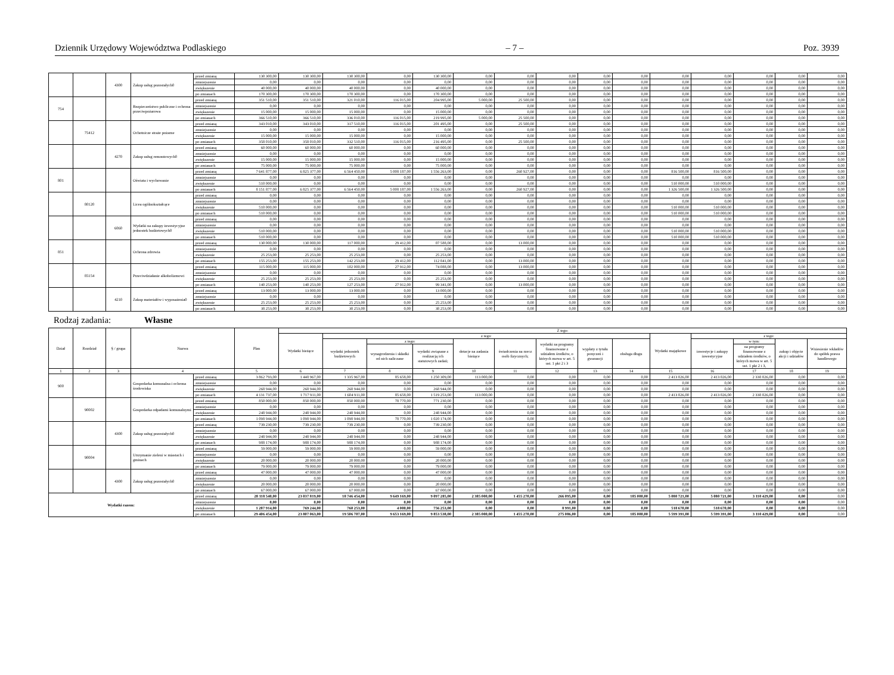Dziennik Urzędowy Województwa Podlaskiego – 7 – Poz. 3939
| | | 4300 | Zakup usług pozostałych0 | przed zmianą | 130 300,00 | 130 300,00 | 130 300,00 | 0,00 | 130 300,00 | 0,00 | 0,00 | 0,00 | 0,00 | 0,00 | 0,00 | 0,00 | 0,00 | 0,00 | 0,00 |
| | | | | zmniejszenie | 0,00 | 0,00 | 0,00 | 0,00 | 0,00 | 0,00 | 0,00 | 0,00 | 0,00 | 0,00 | 0,00 | 0,00 | 0,00 | 0,00 | 0,00 |
| | | | | zwiększenie | 40 000,00 | 40 000,00 | 40 000,00 | 0,00 | 40 000,00 | 0,00 | 0,00 | 0,00 | 0,00 | 0,00 | 0,00 | 0,00 | 0,00 | 0,00 | 0,00 |
| | | | | po zmianach | 170 300,00 | 170 300,00 | 170 300,00 | 0,00 | 170 300,00 | 0,00 | 0,00 | 0,00 | 0,00 | 0,00 | 0,00 | 0,00 | 0,00 | 0,00 | 0,00 |
| 754 | | | Bezpieczeństwo publiczne i ochrona przeciwpożarowa | przed zmianą | 351 510,00 | 351 510,00 | 321 010,00 | 116 015,00 | 204 995,00 | 5 000,00 | 25 500,00 | 0,00 | 0,00 | 0,00 | 0,00 | 0,00 | 0,00 | 0,00 | 0,00 |
| | | | | zmniejszenie | 0,00 | 0,00 | 0,00 | 0,00 | 0,00 | 0,00 | 0,00 | 0,00 | 0,00 | 0,00 | 0,00 | 0,00 | 0,00 | 0,00 | 0,00 |
| | | | | zwiększenie | 15 000,00 | 15 000,00 | 15 000,00 | 0,00 | 15 000,00 | 0,00 | 0,00 | 0,00 | 0,00 | 0,00 | 0,00 | 0,00 | 0,00 | 0,00 | 0,00 |
| | | | | po zmianach | 366 510,00 | 366 510,00 | 336 010,00 | 116 015,00 | 219 995,00 | 5 000,00 | 25 500,00 | 0,00 | 0,00 | 0,00 | 0,00 | 0,00 | 0,00 | 0,00 | 0,00 |
| | 75412 | | Ochotnicze straże pożarne | przed zmianą | 343 010,00 | 343 010,00 | 317 510,00 | 116 015,00 | 201 495,00 | 0,00 | 25 500,00 | 0,00 | 0,00 | 0,00 | 0,00 | 0,00 | 0,00 | 0,00 | 0,00 |
| | | | | zmniejszenie | 0,00 | 0,00 | 0,00 | 0,00 | 0,00 | 0,00 | 0,00 | 0,00 | 0,00 | 0,00 | 0,00 | 0,00 | 0,00 | 0,00 | 0,00 |
| | | | | zwiększenie | 15 000,00 | 15 000,00 | 15 000,00 | 0,00 | 15 000,00 | 0,00 | 0,00 | 0,00 | 0,00 | 0,00 | 0,00 | 0,00 | 0,00 | 0,00 | 0,00 |
| | | | | po zmianach | 358 010,00 | 358 010,00 | 332 510,00 | 116 015,00 | 216 495,00 | 0,00 | 25 500,00 | 0,00 | 0,00 | 0,00 | 0,00 | 0,00 | 0,00 | 0,00 | 0,00 |
| | | 4270 | Zakup usług remontowych0 | przed zmianą | 60 000,00 | 60 000,00 | 60 000,00 | 0,00 | 60 000,00 | 0,00 | 0,00 | 0,00 | 0,00 | 0,00 | 0,00 | 0,00 | 0,00 | 0,00 | 0,00 |
| | | | | zmniejszenie | 0,00 | 0,00 | 0,00 | 0,00 | 0,00 | 0,00 | 0,00 | 0,00 | 0,00 | 0,00 | 0,00 | 0,00 | 0,00 | 0,00 | 0,00 |
| | | | | zwiększenie | 15 000,00 | 15 000,00 | 15 000,00 | 0,00 | 15 000,00 | 0,00 | 0,00 | 0,00 | 0,00 | 0,00 | 0,00 | 0,00 | 0,00 | 0,00 | 0,00 |
| | | | | po zmianach | 75 000,00 | 75 000,00 | 75 000,00 | 0,00 | 75 000,00 | 0,00 | 0,00 | 0,00 | 0,00 | 0,00 | 0,00 | 0,00 | 0,00 | 0,00 | 0,00 |
| 801 | | | Oświata i wychowanie | przed zmianą | 7 641 877,00 | 6 825 377,00 | 6 564 450,00 | 5 008 187,00 | 1 556 263,00 | 0,00 | 260 927,00 | 0,00 | 0,00 | 0,00 | 816 500,00 | 816 500,00 | 0,00 | 0,00 | 0,00 |
| | | | | zmniejszenie | 0,00 | 0,00 | 0,00 | 0,00 | 0,00 | 0,00 | 0,00 | 0,00 | 0,00 | 0,00 | 0,00 | 0,00 | 0,00 | 0,00 | 0,00 |
| | | | | zwiększenie | 510 000,00 | 0,00 | 0,00 | 0,00 | 0,00 | 0,00 | 0,00 | 0,00 | 0,00 | 0,00 | 510 000,00 | 510 000,00 | 0,00 | 0,00 | 0,00 |
| | | | | po zmianach | 8 151 877,00 | 6 825 377,00 | 6 564 450,00 | 5 008 187,00 | 1 556 263,00 | 0,00 | 260 927,00 | 0,00 | 0,00 | 0,00 | 1 326 500,00 | 1 326 500,00 | 0,00 | 0,00 | 0,00 |
| | 80120 | | Licea ogólnokształcące | przed zmianą | 0,00 | 0,00 | 0,00 | 0,00 | 0,00 | 0,00 | 0,00 | 0,00 | 0,00 | 0,00 | 0,00 | 0,00 | 0,00 | 0,00 | 0,00 |
| | | | | zmniejszenie | 0,00 | 0,00 | 0,00 | 0,00 | 0,00 | 0,00 | 0,00 | 0,00 | 0,00 | 0,00 | 0,00 | 0,00 | 0,00 | 0,00 | 0,00 |
| | | | | zwiększenie | 510 000,00 | 0,00 | 0,00 | 0,00 | 0,00 | 0,00 | 0,00 | 0,00 | 0,00 | 0,00 | 510 000,00 | 510 000,00 | 0,00 | 0,00 | 0,00 |
| | | | | po zmianach | 510 000,00 | 0,00 | 0,00 | 0,00 | 0,00 | 0,00 | 0,00 | 0,00 | 0,00 | 0,00 | 510 000,00 | 510 000,00 | 0,00 | 0,00 | 0,00 |
| | | 6060 | Wydatki na zakupy inwestycyjne jednostek budżetowych0 | przed zmianą | 0,00 | 0,00 | 0,00 | 0,00 | 0,00 | 0,00 | 0,00 | 0,00 | 0,00 | 0,00 | 0,00 | 0,00 | 0,00 | 0,00 | 0,00 |
| | | | | zmniejszenie | 0,00 | 0,00 | 0,00 | 0,00 | 0,00 | 0,00 | 0,00 | 0,00 | 0,00 | 0,00 | 0,00 | 0,00 | 0,00 | 0,00 | 0,00 |
| | | | | zwiększenie | 510 000,00 | 0,00 | 0,00 | 0,00 | 0,00 | 0,00 | 0,00 | 0,00 | 0,00 | 0,00 | 510 000,00 | 510 000,00 | 0,00 | 0,00 | 0,00 |
| | | | | po zmianach | 510 000,00 | 0,00 | 0,00 | 0,00 | 0,00 | 0,00 | 0,00 | 0,00 | 0,00 | 0,00 | 510 000,00 | 510 000,00 | 0,00 | 0,00 | 0,00 |
| 851 | | | Ochrona zdrowia | przed zmianą | 130 000,00 | 130 000,00 | 117 000,00 | 29 412,00 | 87 588,00 | 0,00 | 13 000,00 | 0,00 | 0,00 | 0,00 | 0,00 | 0,00 | 0,00 | 0,00 | 0,00 |
| | | | | zmniejszenie | 0,00 | 0,00 | 0,00 | 0,00 | 0,00 | 0,00 | 0,00 | 0,00 | 0,00 | 0,00 | 0,00 | 0,00 | 0,00 | 0,00 | 0,00 |
| | | | | zwiększenie | 25 253,00 | 25 253,00 | 25 253,00 | 0,00 | 25 253,00 | 0,00 | 0,00 | 0,00 | 0,00 | 0,00 | 0,00 | 0,00 | 0,00 | 0,00 | 0,00 |
| | | | | po zmianach | 155 253,00 | 155 253,00 | 142 253,00 | 29 412,00 | 112 841,00 | 0,00 | 13 000,00 | 0,00 | 0,00 | 0,00 | 0,00 | 0,00 | 0,00 | 0,00 | 0,00 |
| | 85154 | | Przeciwdziałanie alkoholizmowi | przed zmianą | 115 000,00 | 115 000,00 | 102 000,00 | 27 912,00 | 74 088,00 | 0,00 | 13 000,00 | 0,00 | 0,00 | 0,00 | 0,00 | 0,00 | 0,00 | 0,00 | 0,00 |
| | | | | zmniejszenie | 0,00 | 0,00 | 0,00 | 0,00 | 0,00 | 0,00 | 0,00 | 0,00 | 0,00 | 0,00 | 0,00 | 0,00 | 0,00 | 0,00 | 0,00 |
| | | | | zwiększenie | 25 253,00 | 25 253,00 | 25 253,00 | 0,00 | 25 253,00 | 0,00 | 0,00 | 0,00 | 0,00 | 0,00 | 0,00 | 0,00 | 0,00 | 0,00 | 0,00 |
| | | | | po zmianach | 140 253,00 | 140 253,00 | 127 253,00 | 27 912,00 | 99 341,00 | 0,00 | 13 000,00 | 0,00 | 0,00 | 0,00 | 0,00 | 0,00 | 0,00 | 0,00 | 0,00 |
| | | 4210 | Zakup materiałów i wyposażenia0 | przed zmianą | 13 000,00 | 13 000,00 | 13 000,00 | 0,00 | 13 000,00 | 0,00 | 0,00 | 0,00 | 0,00 | 0,00 | 0,00 | 0,00 | 0,00 | 0,00 | 0,00 |
| | | | | zmniejszenie | 0,00 | 0,00 | 0,00 | 0,00 | 0,00 | 0,00 | 0,00 | 0,00 | 0,00 | 0,00 | 0,00 | 0,00 | 0,00 | 0,00 | 0,00 |
| | | | | zwiększenie | 25 253,00 | 25 253,00 | 25 253,00 | 0,00 | 25 253,00 | 0,00 | 0,00 | 0,00 | 0,00 | 0,00 | 0,00 | 0,00 | 0,00 | 0,00 | 0,00 |
| | | | | po zmianach | 38 253,00 | 38 253,00 | 38 253,00 | 0,00 | 38 253,00 | 0,00 | 0,00 | 0,00 | 0,00 | 0,00 | 0,00 | 0,00 | 0,00 | 0,00 | 0,00 |
Rodzaj zadania: Własne
| Dział | Rozdział | § / grupa | Nazwa | | Plan | Z tego: | | | | | | | | | | | | | |
| --- | --- | --- | --- | --- | --- | --- | --- | --- | --- | --- | --- | --- | --- | --- | --- | --- | --- | --- | --- |
| | | | | | | Wydatki bieżące | z tego: | | | | | | | | Wydatki majątkowe | z tego: | | | |
| | | | | | | | wydatki jednostek budżetowych | z tego: | | dotacje na zadania bieżące | świadczenia na rzecz osób fizycznych; | wydatki na programy finansowane z udziałem środków, o których mowa w art. 5 ust. 1 pkt 2 i 3 | wypłaty z tytułu poręczeń i gwarancji | obsługa długu | | inwestycje i zakupy inwestycyjne | w tym: | zakup i objęcie akcji i udziałów | Wniesienie wkładów do spółek prawa handlowego |
| | | | | | | | | wynagrodzenia i składki od nich naliczane | wydatki związane z realizacją ich statutowych zadań; | | | | | | | | na programy finansowane z udziałem środków, o których mowa w art. 5 ust. 1 pkt 2 i 3, | | |
| 1 | 2 | 3 | 4 | | 5 | 6 | 7 | 8 | 9 | 10 | 11 | 12 | 13 | 14 | 15 | 16 | 17 | 18 | 19 |
| 900 | | | Gospodarka komunalna i ochrona środowiska | przed zmianą | 3 862 793,00 | 1 448 967,00 | 1 335 967,00 | 85 658,00 | 1 250 309,00 | 113 000,00 | 0,00 | 0,00 | 0,00 | 0,00 | 2 413 826,00 | 2 413 826,00 | 2 338 826,00 | 0,00 | 0,00 |
| | | | | zmniejszenie | 0,00 | 0,00 | 0,00 | 0,00 | 0,00 | 0,00 | 0,00 | 0,00 | 0,00 | 0,00 | 0,00 | 0,00 | 0,00 | 0,00 | 0,00 |
| | | | | zwiększenie | 268 944,00 | 268 944,00 | 268 944,00 | 0,00 | 268 944,00 | 0,00 | 0,00 | 0,00 | 0,00 | 0,00 | 0,00 | 0,00 | 0,00 | 0,00 | 0,00 |
| | | | | po zmianach | 4 131 737,00 | 1 717 911,00 | 1 604 911,00 | 85 658,00 | 1 519 253,00 | 113 000,00 | 0,00 | 0,00 | 0,00 | 0,00 | 2 413 826,00 | 2 413 826,00 | 2 338 826,00 | 0,00 | 0,00 |
| | 90002 | | Gospodarka odpadami komunalnymi | przed zmianą | 850 000,00 | 850 000,00 | 850 000,00 | 78 770,00 | 771 230,00 | 0,00 | 0,00 | 0,00 | 0,00 | 0,00 | 0,00 | 0,00 | 0,00 | 0,00 | 0,00 |
| | | | | zmniejszenie | 0,00 | 0,00 | 0,00 | 0,00 | 0,00 | 0,00 | 0,00 | 0,00 | 0,00 | 0,00 | 0,00 | 0,00 | 0,00 | 0,00 | 0,00 |
| | | | | zwiększenie | 248 944,00 | 248 944,00 | 248 944,00 | 0,00 | 248 944,00 | 0,00 | 0,00 | 0,00 | 0,00 | 0,00 | 0,00 | 0,00 | 0,00 | 0,00 | 0,00 |
| | | | | po zmianach | 1 098 944,00 | 1 098 944,00 | 1 098 944,00 | 78 770,00 | 1 020 174,00 | 0,00 | 0,00 | 0,00 | 0,00 | 0,00 | 0,00 | 0,00 | 0,00 | 0,00 | 0,00 |
| | | 4300 | Zakup usług pozostałych0 | przed zmianą | 739 230,00 | 739 230,00 | 739 230,00 | 0,00 | 739 230,00 | 0,00 | 0,00 | 0,00 | 0,00 | 0,00 | 0,00 | 0,00 | 0,00 | 0,00 | 0,00 |
| | | | | zmniejszenie | 0,00 | 0,00 | 0,00 | 0,00 | 0,00 | 0,00 | 0,00 | 0,00 | 0,00 | 0,00 | 0,00 | 0,00 | 0,00 | 0,00 | 0,00 |
| | | | | zwiększenie | 248 944,00 | 248 944,00 | 248 944,00 | 0,00 | 248 944,00 | 0,00 | 0,00 | 0,00 | 0,00 | 0,00 | 0,00 | 0,00 | 0,00 | 0,00 | 0,00 |
| | | | | po zmianach | 988 174,00 | 988 174,00 | 988 174,00 | 0,00 | 988 174,00 | 0,00 | 0,00 | 0,00 | 0,00 | 0,00 | 0,00 | 0,00 | 0,00 | 0,00 | 0,00 |
| | 90004 | | Utrzymanie zieleni w miastach i gminach | przed zmianą | 59 000,00 | 59 000,00 | 59 000,00 | 0,00 | 59 000,00 | 0,00 | 0,00 | 0,00 | 0,00 | 0,00 | 0,00 | 0,00 | 0,00 | 0,00 | 0,00 |
| | | | | zmniejszenie | 0,00 | 0,00 | 0,00 | 0,00 | 0,00 | 0,00 | 0,00 | 0,00 | 0,00 | 0,00 | 0,00 | 0,00 | 0,00 | 0,00 | 0,00 |
| | | | | zwiększenie | 20 000,00 | 20 000,00 | 20 000,00 | 0,00 | 20 000,00 | 0,00 | 0,00 | 0,00 | 0,00 | 0,00 | 0,00 | 0,00 | 0,00 | 0,00 | 0,00 |
| | | | | po zmianach | 79 000,00 | 79 000,00 | 79 000,00 | 0,00 | 79 000,00 | 0,00 | 0,00 | 0,00 | 0,00 | 0,00 | 0,00 | 0,00 | 0,00 | 0,00 | 0,00 |
| | | 4300 | Zakup usług pozostałych0 | przed zmianą | 47 000,00 | 47 000,00 | 47 000,00 | 0,00 | 47 000,00 | 0,00 | 0,00 | 0,00 | 0,00 | 0,00 | 0,00 | 0,00 | 0,00 | 0,00 | 0,00 |
| | | | | zmniejszenie | 0,00 | 0,00 | 0,00 | 0,00 | 0,00 | 0,00 | 0,00 | 0,00 | 0,00 | 0,00 | 0,00 | 0,00 | 0,00 | 0,00 | 0,00 |
| | | | | zwiększenie | 20 000,00 | 20 000,00 | 20 000,00 | 0,00 | 20 000,00 | 0,00 | 0,00 | 0,00 | 0,00 | 0,00 | 0,00 | 0,00 | 0,00 | 0,00 | 0,00 |
| | | | | po zmianach | 67 000,00 | 67 000,00 | 67 000,00 | 0,00 | 67 000,00 | 0,00 | 0,00 | 0,00 | 0,00 | 0,00 | 0,00 | 0,00 | 0,00 | 0,00 | 0,00 |
| Wydatki razem: | | | | przed zmianą | 28 118 540,00 | 23 037 819,00 | 18 746 454,00 | 9 649 169,00 | 9 097 285,00 | 2 385 000,00 | 1 455 270,00 | 266 095,00 | 0,00 | 185 000,00 | 5 080 721,00 | 5 080 721,00 | 3 110 429,00 | 0,00 | 0,00 |
| | | | | zmniejszenie | 0,00 | 0,00 | 0,00 | 0,00 | 0,00 | 0,00 | 0,00 | 0,00 | 0,00 | 0,00 | 0,00 | 0,00 | 0,00 | 0,00 | 0,00 |
| | | | | zwiększenie | 1 287 914,00 | 769 244,00 | 760 253,00 | 4 000,00 | 756 253,00 | 0,00 | 0,00 | 8 991,00 | 0,00 | 0,00 | 518 670,00 | 518 670,00 | 0,00 | 0,00 | 0,00 |
| | | | | po zmianach | 29 406 454,00 | 23 807 063,00 | 19 506 707,00 | 9 653 169,00 | 9 853 538,00 | 2 385 000,00 | 1 455 270,00 | 275 086,00 | 0,00 | 185 000,00 | 5 599 391,00 | 5 599 391,00 | 3 110 429,00 | 0,00 | 0,00 |